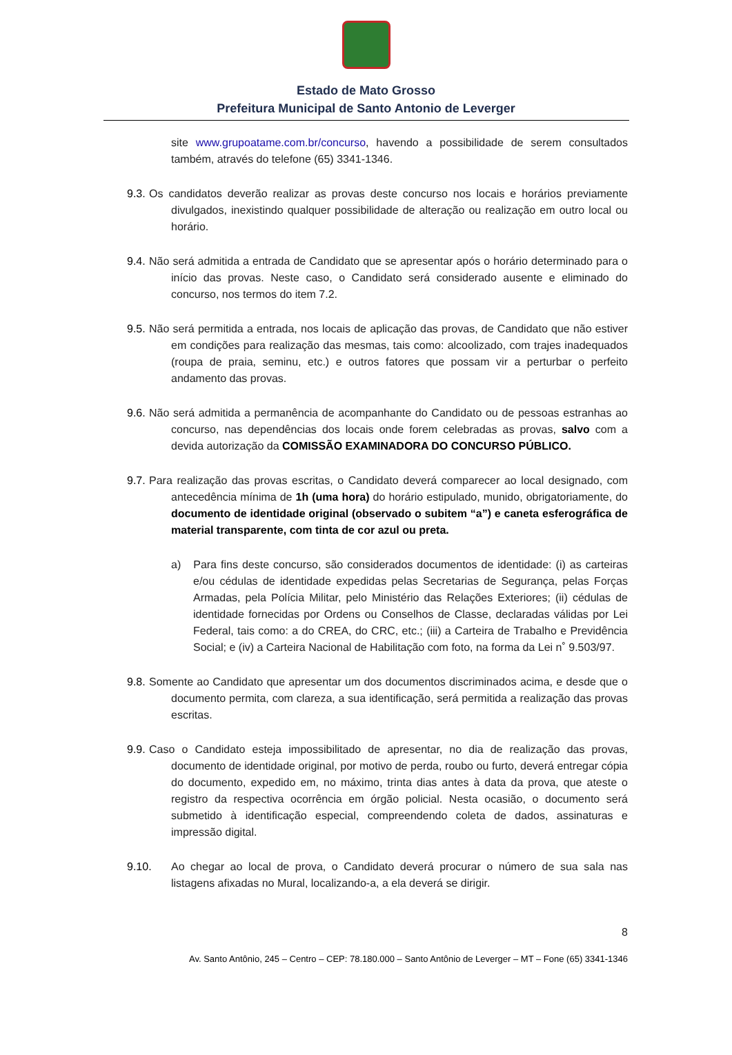Estado de Mato Grosso
Prefeitura Municipal de Santo Antonio de Leverger
site www.grupoatame.com.br/concurso, havendo a possibilidade de serem consultados também, através do telefone (65) 3341-1346.
9.3. Os candidatos deverão realizar as provas deste concurso nos locais e horários previamente divulgados, inexistindo qualquer possibilidade de alteração ou realização em outro local ou horário.
9.4. Não será admitida a entrada de Candidato que se apresentar após o horário determinado para o início das provas. Neste caso, o Candidato será considerado ausente e eliminado do concurso, nos termos do item 7.2.
9.5. Não será permitida a entrada, nos locais de aplicação das provas, de Candidato que não estiver em condições para realização das mesmas, tais como: alcoolizado, com trajes inadequados (roupa de praia, seminu, etc.) e outros fatores que possam vir a perturbar o perfeito andamento das provas.
9.6. Não será admitida a permanência de acompanhante do Candidato ou de pessoas estranhas ao concurso, nas dependências dos locais onde forem celebradas as provas, salvo com a devida autorização da COMISSÃO EXAMINADORA DO CONCURSO PÚBLICO.
9.7. Para realização das provas escritas, o Candidato deverá comparecer ao local designado, com antecedência mínima de 1h (uma hora) do horário estipulado, munido, obrigatoriamente, do documento de identidade original (observado o subitem “a”) e caneta esferográfica de material transparente, com tinta de cor azul ou preta.
a) Para fins deste concurso, são considerados documentos de identidade: (i) as carteiras e/ou cédulas de identidade expedidas pelas Secretarias de Segurança, pelas Forças Armadas, pela Polícia Militar, pelo Ministério das Relações Exteriores; (ii) cédulas de identidade fornecidas por Ordens ou Conselhos de Classe, declaradas válidas por Lei Federal, tais como: a do CREA, do CRC, etc.; (iii) a Carteira de Trabalho e Previdência Social; e (iv) a Carteira Nacional de Habilitação com foto, na forma da Lei n˚ 9.503/97.
9.8. Somente ao Candidato que apresentar um dos documentos discriminados acima, e desde que o documento permita, com clareza, a sua identificação, será permitida a realização das provas escritas.
9.9. Caso o Candidato esteja impossibilitado de apresentar, no dia de realização das provas, documento de identidade original, por motivo de perda, roubo ou furto, deverá entregar cópia do documento, expedido em, no máximo, trinta dias antes à data da prova, que ateste o registro da respectiva ocorrência em órgão policial. Nesta ocasião, o documento será submetido à identificação especial, compreendendo coleta de dados, assinaturas e impressão digital.
9.10. Ao chegar ao local de prova, o Candidato deverá procurar o número de sua sala nas listagens afixadas no Mural, localizando-a, a ela deverá se dirigir.
8
Av. Santo Antônio, 245 – Centro – CEP: 78.180.000 – Santo Antônio de Leverger – MT – Fone (65) 3341-1346